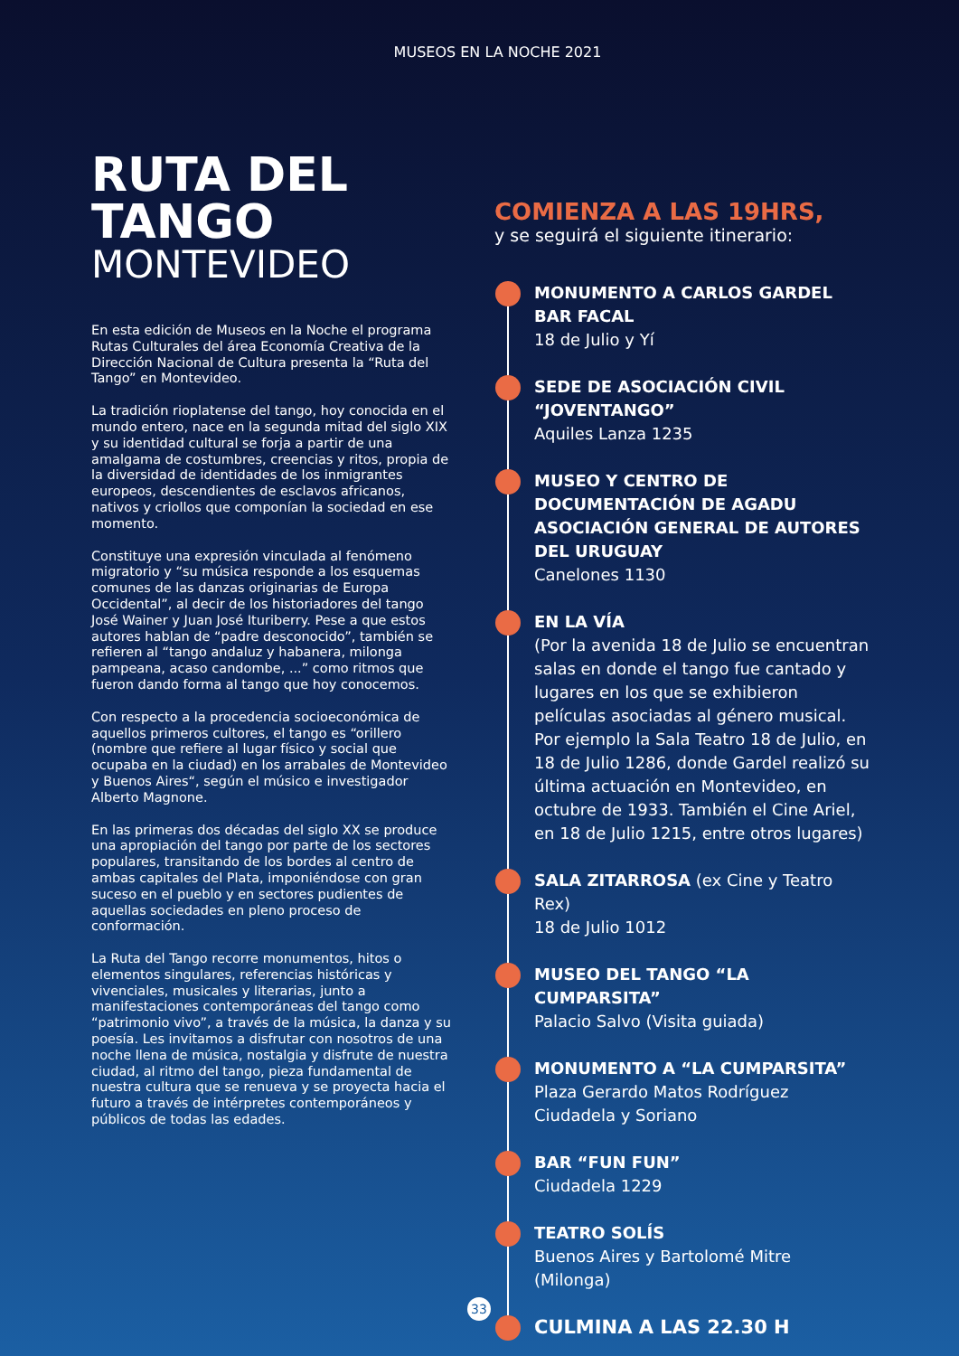MUSEOS EN LA NOCHE 2021
RUTA DEL TANGO
MONTEVIDEO
En esta edición de Museos en la Noche el programa Rutas Culturales del área Economía Creativa de la Dirección Nacional de Cultura presenta la “Ruta del Tango” en Montevideo.
La tradición rioplatense del tango, hoy conocida en el mundo entero, nace en la segunda mitad del siglo XIX y su identidad cultural se forja a partir de una amalgama de costumbres, creencias y ritos, propia de la diversidad de identidades de los inmigrantes europeos, descendientes de esclavos africanos, nativos y criollos que componían la sociedad en ese momento.
Constituye una expresión vinculada al fenómeno migratorio y “su música responde a los esquemas comunes de las danzas originarias de Europa Occidental”, al decir de los historiadores del tango José Wainer y Juan José Ituriberry. Pese a que estos autores hablan de “padre desconocido”, también se refieren al “tango andaluz y habanera, milonga pampeana, acaso candombe, ...” como ritmos que fueron dando forma al tango que hoy conocemos.
Con respecto a la procedencia socioeconómica de aquellos primeros cultores, el tango es “orillero (nombre que refiere al lugar físico y social que ocupaba en la ciudad) en los arrabales de Montevideo y Buenos Aires“, según el músico e investigador Alberto Magnone.
En las primeras dos décadas del siglo XX se produce una apropiación del tango por parte de los sectores populares, transitando de los bordes al centro de ambas capitales del Plata, imponiéndose con gran suceso en el pueblo y en sectores pudientes de aquellas sociedades en pleno proceso de conformación.
La Ruta del Tango recorre monumentos, hitos o elementos singulares, referencias históricas y vivenciales, musicales y literarias, junto a manifestaciones contemporáneas del tango como “patrimonio vivo”, a través de la música, la danza y su poesía. Les invitamos a disfrutar con nosotros de una noche llena de música, nostalgia y disfrute de nuestra ciudad, al ritmo del tango, pieza fundamental de nuestra cultura que se renueva y se proyecta hacia el futuro a través de intérpretes contemporáneos y públicos de todas las edades.
COMIENZA A LAS 19HRS,
y se seguirá el siguiente itinerario:
MONUMENTO A CARLOS GARDEL
BAR FACAL
18 de Julio y Yí
SEDE DE ASOCIACIÓN CIVIL
“JOVENTANGO”
Aquiles Lanza 1235
MUSEO Y CENTRO DE DOCUMENTACIÓN DE AGADU ASOCIACIÓN GENERAL DE AUTORES DEL URUGUAY
Canelones 1130
EN LA VÍA
(Por la avenida 18 de Julio se encuentran salas en donde el tango fue cantado y lugares en los que se exhibieron películas asociadas al género musical. Por ejemplo la Sala Teatro 18 de Julio, en 18 de Julio 1286, donde Gardel realizó su última actuación en Montevideo, en octubre de 1933. También el Cine Ariel, en 18 de Julio 1215, entre otros lugares)
SALA ZITARROSA (ex Cine y Teatro Rex)
18 de Julio 1012
MUSEO DEL TANGO “LA CUMPARSITA”
Palacio Salvo (Visita guiada)
MONUMENTO A “LA CUMPARSITA”
Plaza Gerardo Matos Rodríguez
Ciudadela y Soriano
BAR “FUN FUN”
Ciudadela 1229
TEATRO SOLÍS
Buenos Aires y Bartolomé Mitre
(Milonga)
CULMINA A LAS 22.30 H
33